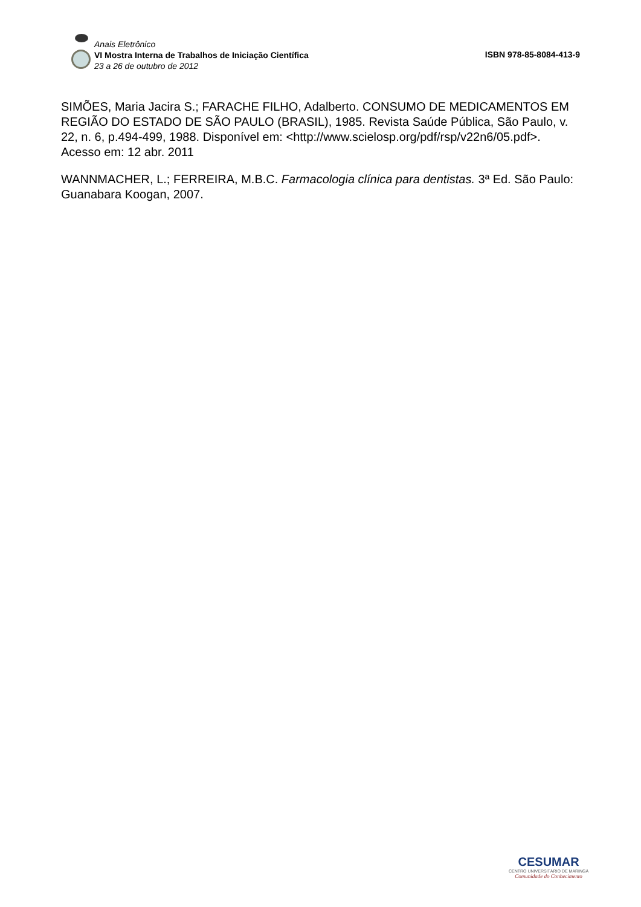Anais Eletrônico
VI Mostra Interna de Trabalhos de Iniciação Científica
23 a 26 de outubro de 2012
ISBN 978-85-8084-413-9
SIMÕES, Maria Jacira S.; FARACHE FILHO, Adalberto. CONSUMO DE MEDICAMENTOS EM REGIÃO DO ESTADO DE SÃO PAULO (BRASIL), 1985. Revista Saúde Pública, São Paulo, v. 22, n. 6, p.494-499, 1988. Disponível em: <http://www.scielosp.org/pdf/rsp/v22n6/05.pdf>. Acesso em: 12 abr. 2011
WANNMACHER, L.; FERREIRA, M.B.C. Farmacologia clínica para dentistas. 3ª Ed. São Paulo: Guanabara Koogan, 2007.
CESUMAR
CENTRO UNIVERSITÁRIO DE MARINGÁ
Comunidade do Conhecimento